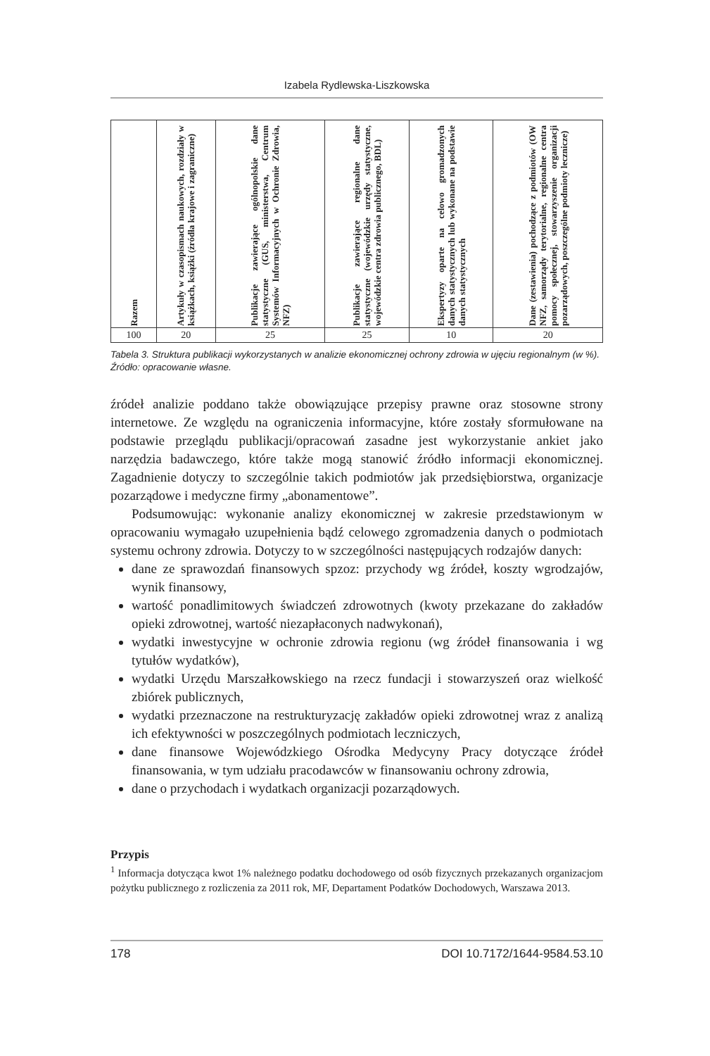Izabela Rydlewska-Liszkowska
| Razem | Artykuły w czasopismach naukowych, rozdziały w książkach, książki (źródła krajowe i zagraniczne) | Publikacje zawierające ogólnopolskie dane statystyczne (GUS, ministerstwa, Centrum Systemów Informacyjnych w Ochronie Zdrowia, NFZ) | Publikacje zawierające regionalne dane statystyczne (wojewódzkie urzędy statystyczne, wojewódzkie centra zdrowia publicznego, BDL) | Ekspertyzy oparte na celowo gromadzonych danych statystycznych lub wykonane na podstawie danych statystycznych | Dane (zestawienia) pochodzące z podmiotów (OW NFZ, samorządy terytorialne, regionalne centra pomocy społecznej, stowarzyszenie organizacji pozarządowych, poszczególne podmioty lecznicze) |
| --- | --- | --- | --- | --- | --- |
| 100 | 20 | 25 | 25 | 10 | 20 |
Tabela 3. Struktura publikacji wykorzystanych w analizie ekonomicznej ochrony zdrowia w ujęciu regionalnym (w %). Źródło: opracowanie własne.
źródeł analizie poddano także obowiązujące przepisy prawne oraz stosowne strony internetowe. Ze względu na ograniczenia informacyjne, które zostały sformułowane na podstawie przeglądu publikacji/opracowań zasadne jest wykorzystanie ankiet jako narzędzia badawczego, które także mogą stanowić źródło informacji ekonomicznej. Zagadnienie dotyczy to szczególnie takich podmiotów jak przedsiębiorstwa, organizacje pozarządowe i medyczne firmy „abonamentowe”.
Podsumowując: wykonanie analizy ekonomicznej w zakresie przedstawionym w opracowaniu wymagało uzupełnienia bądź celowego zgromadzenia danych o podmiotach systemu ochrony zdrowia. Dotyczy to w szczególności następujących rodzajów danych:
dane ze sprawozdań finansowych spzoz: przychody wg źródeł, koszty wgrodzajów, wynik finansowy,
wartość ponadlimitowych świadczeń zdrowotnych (kwoty przekazane do zakładów opieki zdrowotnej, wartość niezapłaconych nadwykonań),
wydatki inwestycyjne w ochronie zdrowia regionu (wg źródeł finansowania i wg tytułów wydatków),
wydatki Urzędu Marszałkowskiego na rzecz fundacji i stowarzyszeń oraz wielkość zbiórek publicznych,
wydatki przeznaczone na restrukturyzację zakładów opieki zdrowotnej wraz z analizą ich efektywności w poszczególnych podmiotach leczniczych,
dane finansowe Wojewódzkiego Ośrodka Medycyny Pracy dotyczące źródeł finansowania, w tym udziału pracodawców w finansowaniu ochrony zdrowia,
dane o przychodach i wydatkach organizacji pozarządowych.
Przypis
<sup>1</sup> Informacja dotycząca kwot 1% należnego podatku dochodowego od osób fizycznych przekazanych organizacjom pożytku publicznego z rozliczenia za 2011 rok, MF, Departament Podatków Dochodowych, Warszawa 2013.
178 DOI 10.7172/1644-9584.53.10